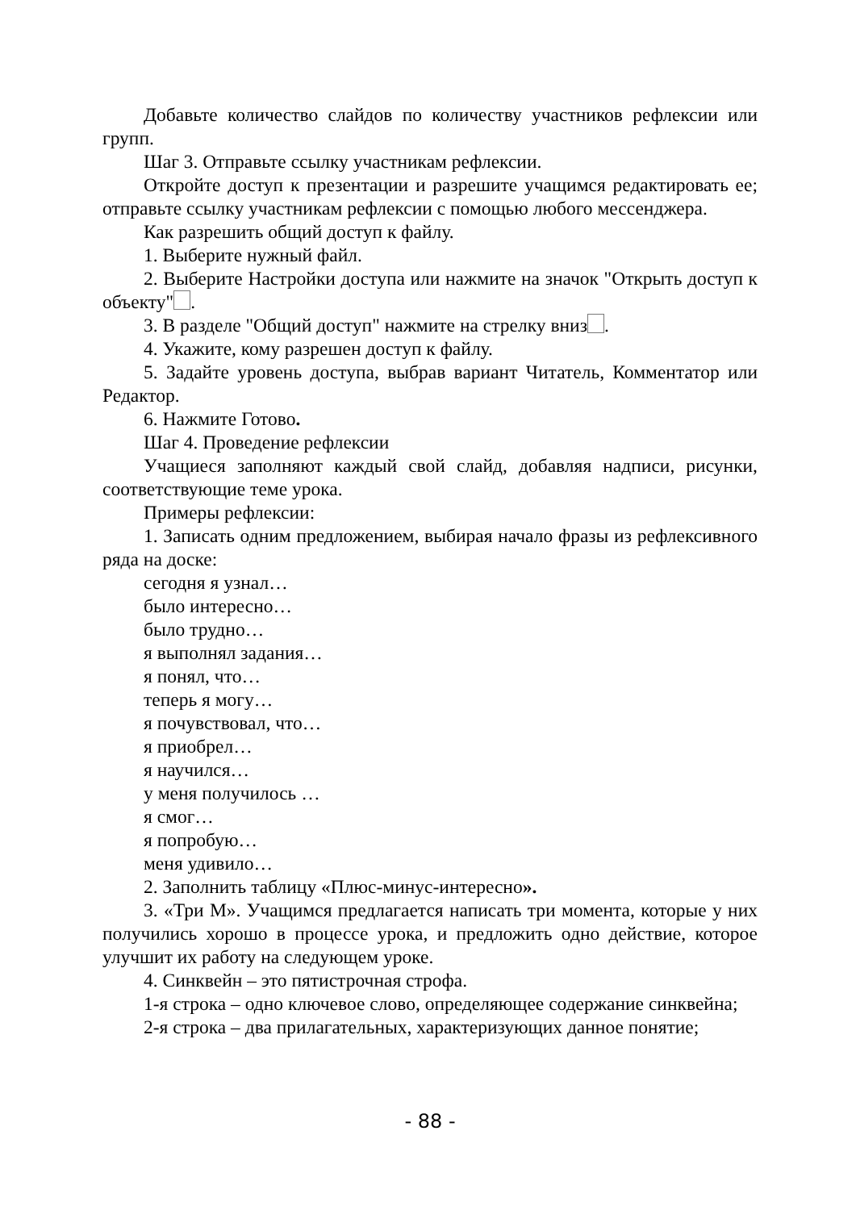Добавьте количество слайдов по количеству участников рефлексии или групп.
Шаг 3. Отправьте ссылку участникам рефлексии.
Откройте доступ к презентации и разрешите учащимся редактировать ее; отправьте ссылку участникам рефлексии с помощью любого мессенджера.
Как разрешить общий доступ к файлу.
1. Выберите нужный файл.
2. Выберите Настройки доступа или нажмите на значок "Открыть доступ к объекту" .
3. В разделе "Общий доступ" нажмите на стрелку вниз .
4. Укажите, кому разрешен доступ к файлу.
5. Задайте уровень доступа, выбрав вариант Читатель, Комментатор или Редактор.
6. Нажмите Готово.
Шаг 4. Проведение рефлексии
Учащиеся заполняют каждый свой слайд, добавляя надписи, рисунки, соответствующие теме урока.
Примеры рефлексии:
1. Записать одним предложением, выбирая начало фразы из рефлексивного ряда на доске:
сегодня я узнал…
было интересно…
было трудно…
я выполнял задания…
я понял, что…
теперь я могу…
я почувствовал, что…
я приобрел…
я научился…
у меня получилось …
я смог…
я попробую…
меня удивило…
2. Заполнить таблицу «Плюс-минус-интересно».
3. «Три М». Учащимся предлагается написать три момента, которые у них получились хорошо в процессе урока, и предложить одно действие, которое улучшит их работу на следующем уроке.
4. Синквейн – это пятистрочная строфа.
1-я строка – одно ключевое слово, определяющее содержание синквейна;
2-я строка – два прилагательных, характеризующих данное понятие;
- 88 -